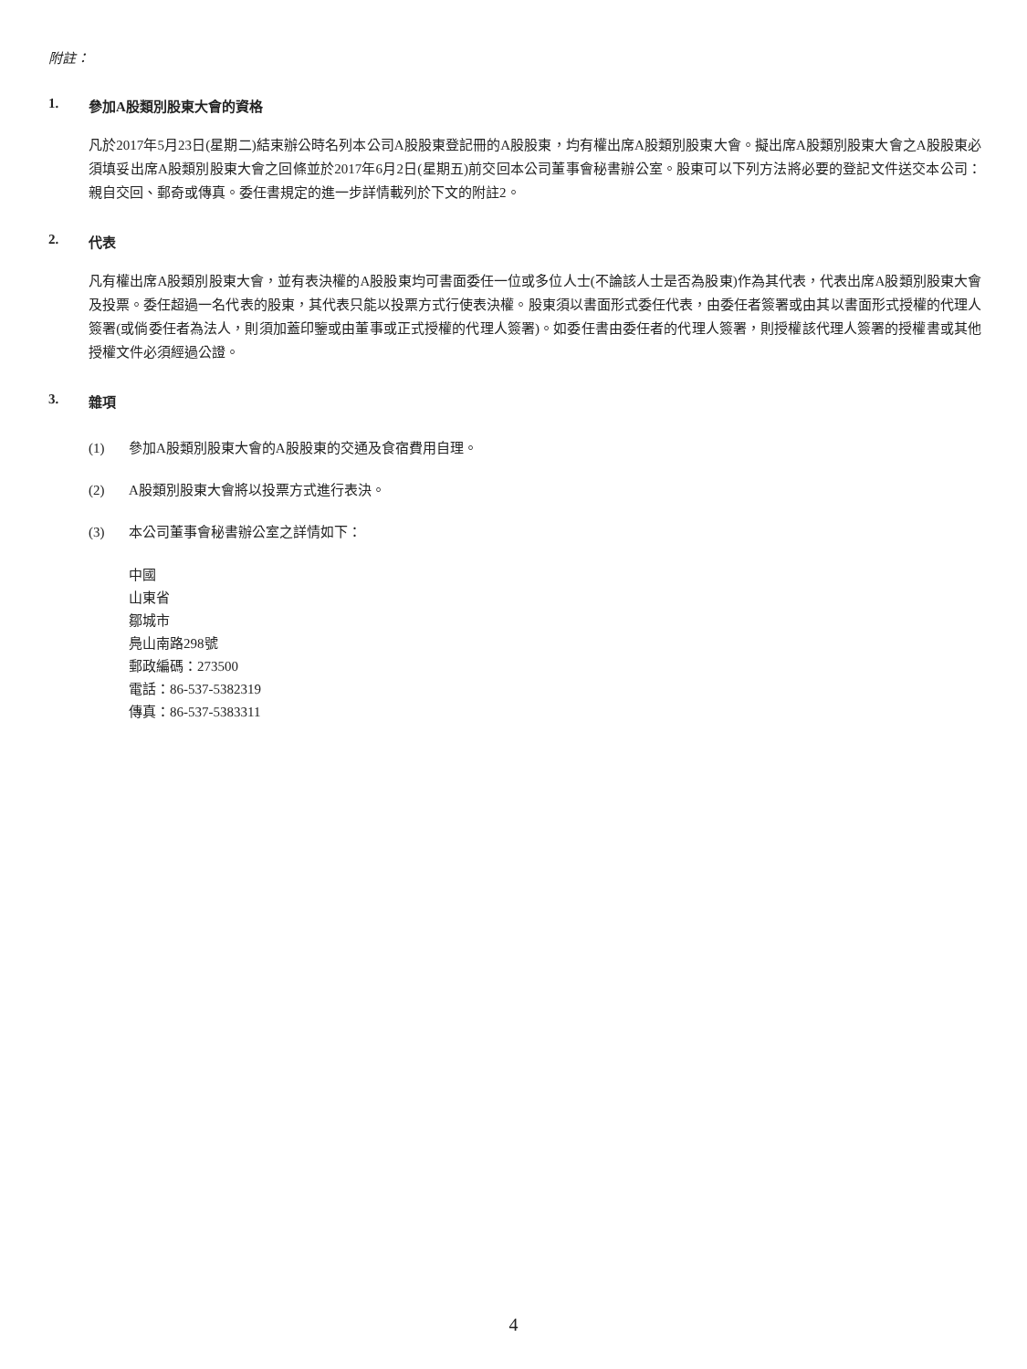附註：
1. 參加A股類別股東大會的資格
凡於2017年5月23日(星期二)結束辦公時名列本公司A股股東登記冊的A股股東，均有權出席A股類別股東大會。擬出席A股類別股東大會之A股股東必須填妥出席A股類別股東大會之回條並於2017年6月2日(星期五)前交回本公司董事會秘書辦公室。股東可以下列方法將必要的登記文件送交本公司：親自交回、郵奇或傳真。委任書規定的進一步詳情載列於下文的附註2。
2. 代表
凡有權出席A股類別股東大會，並有表決權的A股股東均可書面委任一位或多位人士(不論該人士是否為股東)作為其代表，代表出席A股類別股東大會及投票。委任超過一名代表的股東，其代表只能以投票方式行使表決權。股東須以書面形式委任代表，由委任者簽署或由其以書面形式授權的代理人簽署(或倘委任者為法人，則須加蓋印鑒或由董事或正式授權的代理人簽署)。如委任書由委任者的代理人簽署，則授權該代理人簽署的授權書或其他授權文件必須經過公證。
3. 雜項
(1) 參加A股類別股東大會的A股股東的交通及食宿費用自理。
(2) A股類別股東大會將以投票方式進行表決。
(3) 本公司董事會秘書辦公室之詳情如下：
中國
山東省
鄒城市
鳧山南路298號
郵政編碼：273500
電話：86-537-5382319
傳真：86-537-5383311
4